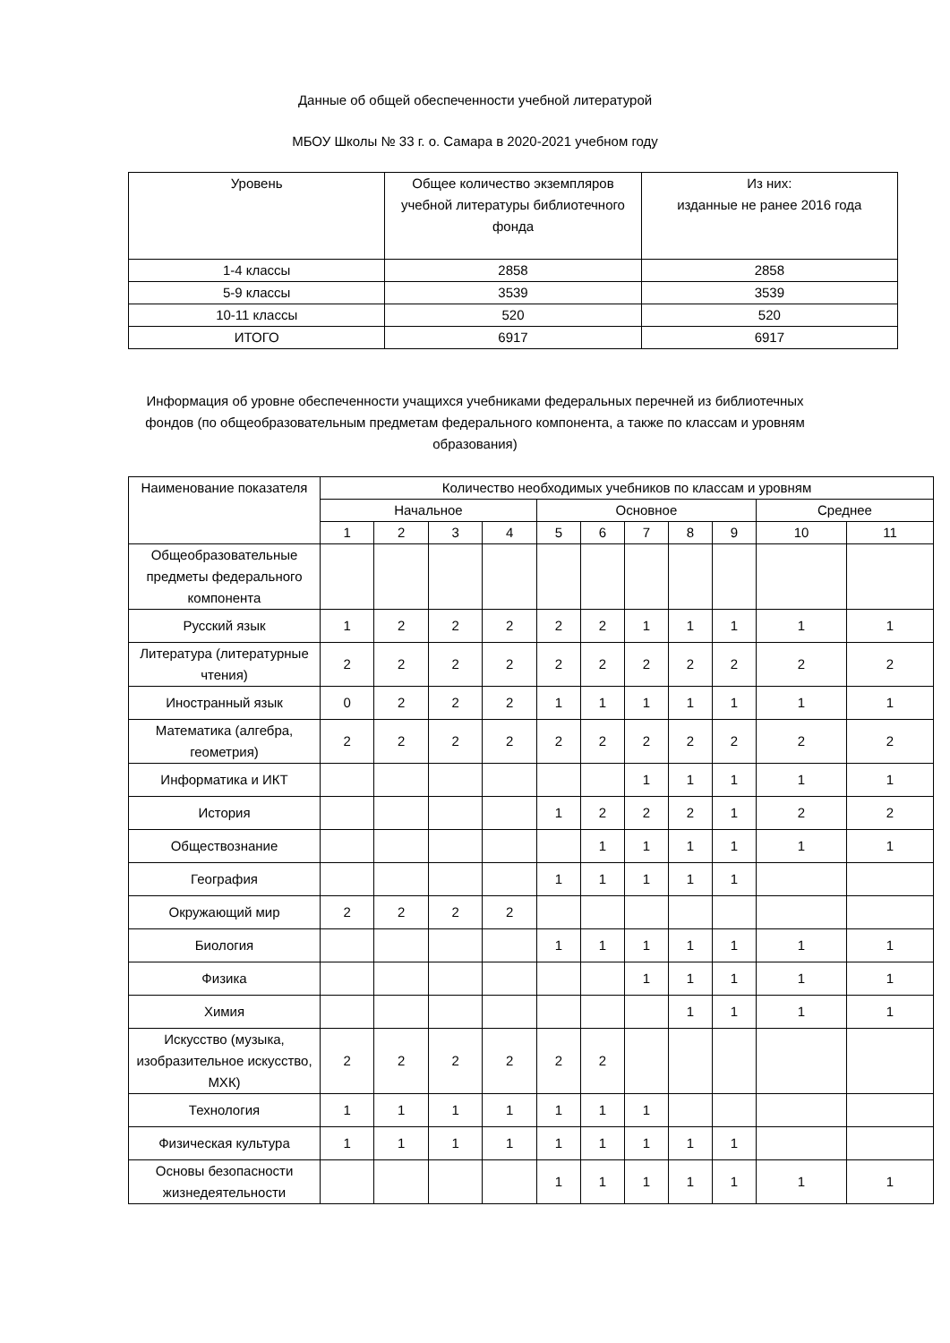Данные об общей обеспеченности учебной литературой
МБОУ Школы № 33 г. о. Самара в 2020-2021 учебном году
| Уровень | Общее количество экземпляров учебной литературы библиотечного фонда | Из них: изданные не ранее 2016 года |
| --- | --- | --- |
| 1-4 классы | 2858 | 2858 |
| 5-9 классы | 3539 | 3539 |
| 10-11 классы | 520 | 520 |
| ИТОГО | 6917 | 6917 |
Информация об уровне обеспеченности учащихся учебниками федеральных перечней из библиотечных фондов (по общеобразовательным предметам федерального компонента, а также по классам и уровням образования)
| Наименование показателя | Количество необходимых учебников по классам и уровням | | | | | | | | | | |
| --- | --- | --- | --- | --- | --- | --- | --- | --- | --- | --- | --- |
| | Начальное | | | | Основное | | | | | Среднее | |
| | 1 | 2 | 3 | 4 | 5 | 6 | 7 | 8 | 9 | 10 | 11 |
| Общеобразовательные предметы федерального компонента | | | | | | | | | | | |
| Русский язык | 1 | 2 | 2 | 2 | 2 | 2 | 1 | 1 | 1 | 1 | 1 |
| Литература (литературные чтения) | 2 | 2 | 2 | 2 | 2 | 2 | 2 | 2 | 2 | 2 | 2 |
| Иностранный язык | 0 | 2 | 2 | 2 | 1 | 1 | 1 | 1 | 1 | 1 | 1 |
| Математика (алгебра, геометрия) | 2 | 2 | 2 | 2 | 2 | 2 | 2 | 2 | 2 | 2 | 2 |
| Информатика и ИКТ | | | | | | | 1 | 1 | 1 | 1 | 1 |
| История | | | | | 1 | 2 | 2 | 2 | 1 | 2 | 2 |
| Обществознание | | | | | | 1 | 1 | 1 | 1 | 1 | 1 |
| География | | | | | 1 | 1 | 1 | 1 | 1 | | |
| Окружающий мир | 2 | 2 | 2 | 2 | | | | | | | |
| Биология | | | | | 1 | 1 | 1 | 1 | 1 | 1 | 1 |
| Физика | | | | | | | 1 | 1 | 1 | 1 | 1 |
| Химия | | | | | | | | 1 | 1 | 1 | 1 |
| Искусство (музыка, изобразительное искусство, МХК) | 2 | 2 | 2 | 2 | 2 | 2 | | | | | |
| Технология | 1 | 1 | 1 | 1 | 1 | 1 | 1 | | | | |
| Физическая культура | 1 | 1 | 1 | 1 | 1 | 1 | 1 | 1 | 1 | | |
| Основы безопасности жизнедеятельности | | | | | 1 | 1 | 1 | 1 | 1 | 1 | 1 |